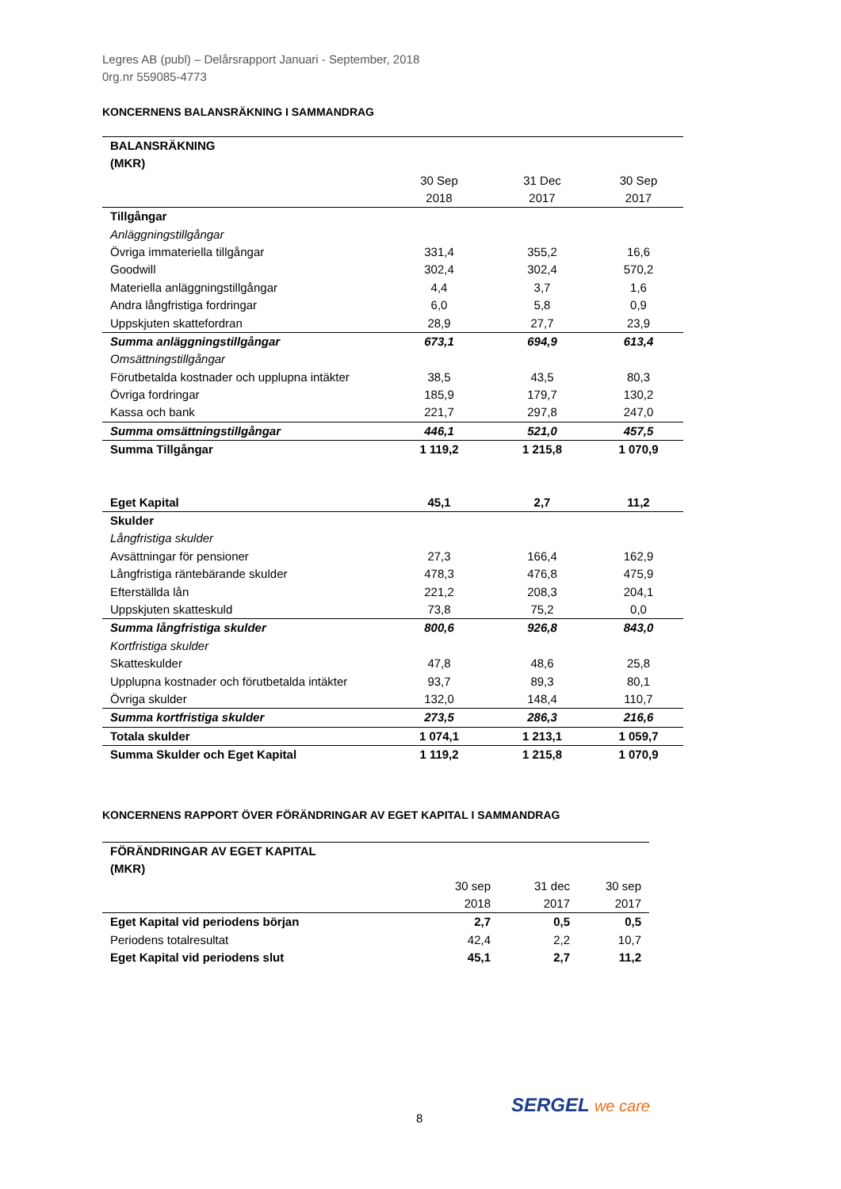Legres AB (publ) – Delårsrapport Januari - September, 2018
0rg.nr 559085-4773
KONCERNENS BALANSRÄKNING I SAMMANDRAG
| BALANSRÄKNING (MKR) | | | |
| --- | --- | --- | --- |
| | 30 Sep 2018 | 31 Dec 2017 | 30 Sep 2017 |
| Tillgångar | | | |
| Anläggningstillgångar | | | |
| Övriga immateriella tillgångar | 331,4 | 355,2 | 16,6 |
| Goodwill | 302,4 | 302,4 | 570,2 |
| Materiella anläggningstillgångar | 4,4 | 3,7 | 1,6 |
| Andra långfristiga fordringar | 6,0 | 5,8 | 0,9 |
| Uppskjuten skattefordran | 28,9 | 27,7 | 23,9 |
| Summa anläggningstillgångar | 673,1 | 694,9 | 613,4 |
| Omsättningstillgångar | | | |
| Förutbetalda kostnader och upplupna intäkter | 38,5 | 43,5 | 80,3 |
| Övriga fordringar | 185,9 | 179,7 | 130,2 |
| Kassa och bank | 221,7 | 297,8 | 247,0 |
| Summa omsättningstillgångar | 446,1 | 521,0 | 457,5 |
| Summa Tillgångar | 1 119,2 | 1 215,8 | 1 070,9 |
| Eget Kapital | 45,1 | 2,7 | 11,2 |
| Skulder | | | |
| Långfristiga skulder | | | |
| Avsättningar för pensioner | 27,3 | 166,4 | 162,9 |
| Långfristiga räntebärande skulder | 478,3 | 476,8 | 475,9 |
| Efterställda lån | 221,2 | 208,3 | 204,1 |
| Uppskjuten skatteskuld | 73,8 | 75,2 | 0,0 |
| Summa långfristiga skulder | 800,6 | 926,8 | 843,0 |
| Kortfristiga skulder | | | |
| Skatteskulder | 47,8 | 48,6 | 25,8 |
| Upplupna kostnader och förutbetalda intäkter | 93,7 | 89,3 | 80,1 |
| Övriga skulder | 132,0 | 148,4 | 110,7 |
| Summa kortfristiga skulder | 273,5 | 286,3 | 216,6 |
| Totala skulder | 1 074,1 | 1 213,1 | 1 059,7 |
| Summa Skulder och Eget Kapital | 1 119,2 | 1 215,8 | 1 070,9 |
KONCERNENS RAPPORT ÖVER FÖRÄNDRINGAR AV EGET KAPITAL I SAMMANDRAG
| FÖRÄNDRINGAR AV EGET KAPITAL (MKR) | | | |
| --- | --- | --- | --- |
| | 30 sep 2018 | 31 dec 2017 | 30 sep 2017 |
| Eget Kapital vid periodens början | 2,7 | 0,5 | 0,5 |
| Periodens totalresultat | 42,4 | 2,2 | 10,7 |
| Eget Kapital vid periodens slut | 45,1 | 2,7 | 11,2 |
8
SERGEL we care